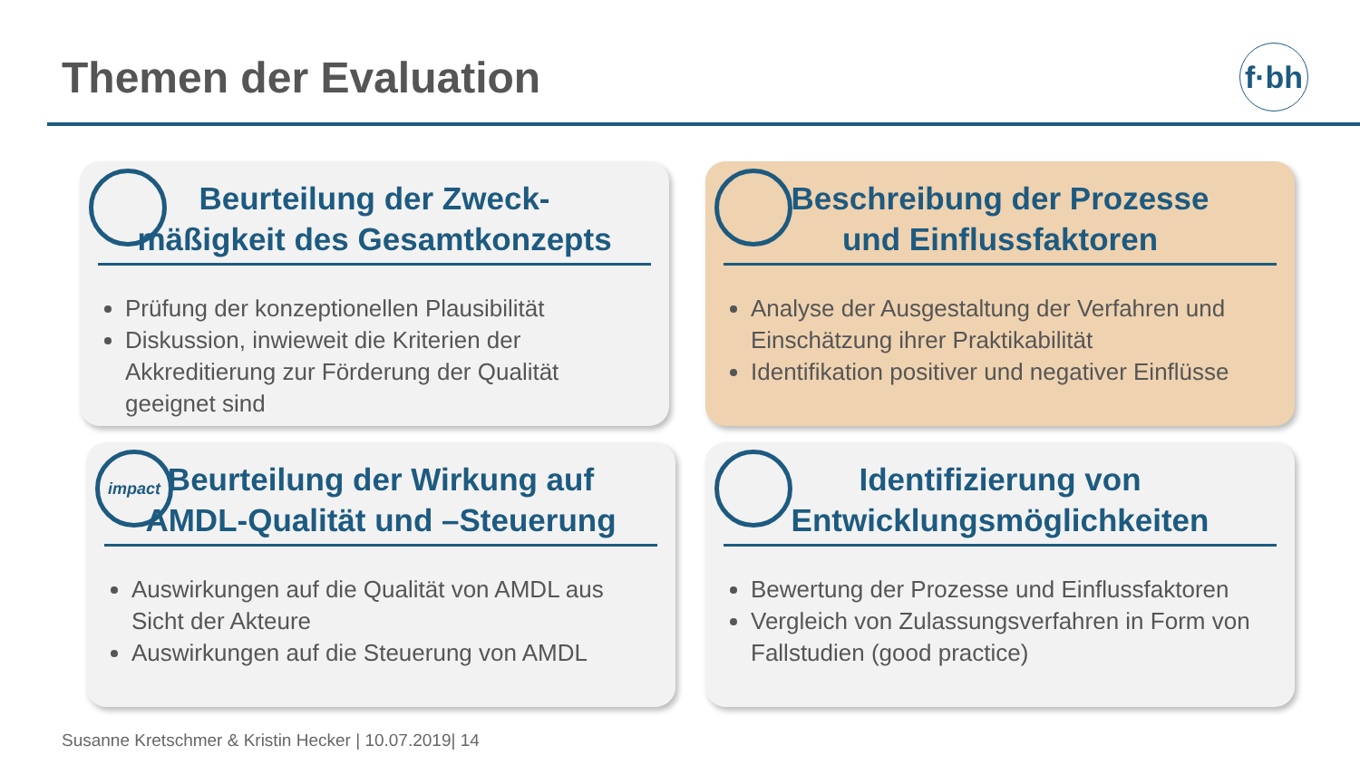Themen der Evaluation
f·bh
Beurteilung der Zweck-
mäßigkeit des Gesamtkonzepts
Prüfung der konzeptionellen Plausibilität
Diskussion, inwieweit die Kriterien der Akkreditierung zur Förderung der Qualität geeignet sind
Beschreibung der Prozesse
und Einflussfaktoren
Analyse der Ausgestaltung der Verfahren und Einschätzung ihrer Praktikabilität
Identifikation positiver und negativer Einflüsse
impact
Beurteilung der Wirkung auf
AMDL-Qualität und –Steuerung
Auswirkungen auf die Qualität von AMDL aus Sicht der Akteure
Auswirkungen auf die Steuerung von AMDL
Identifizierung von
Entwicklungsmöglichkeiten
Bewertung der Prozesse und Einflussfaktoren
Vergleich von Zulassungsverfahren in Form von Fallstudien (good practice)
Susanne Kretschmer & Kristin Hecker | 10.07.2019| 14